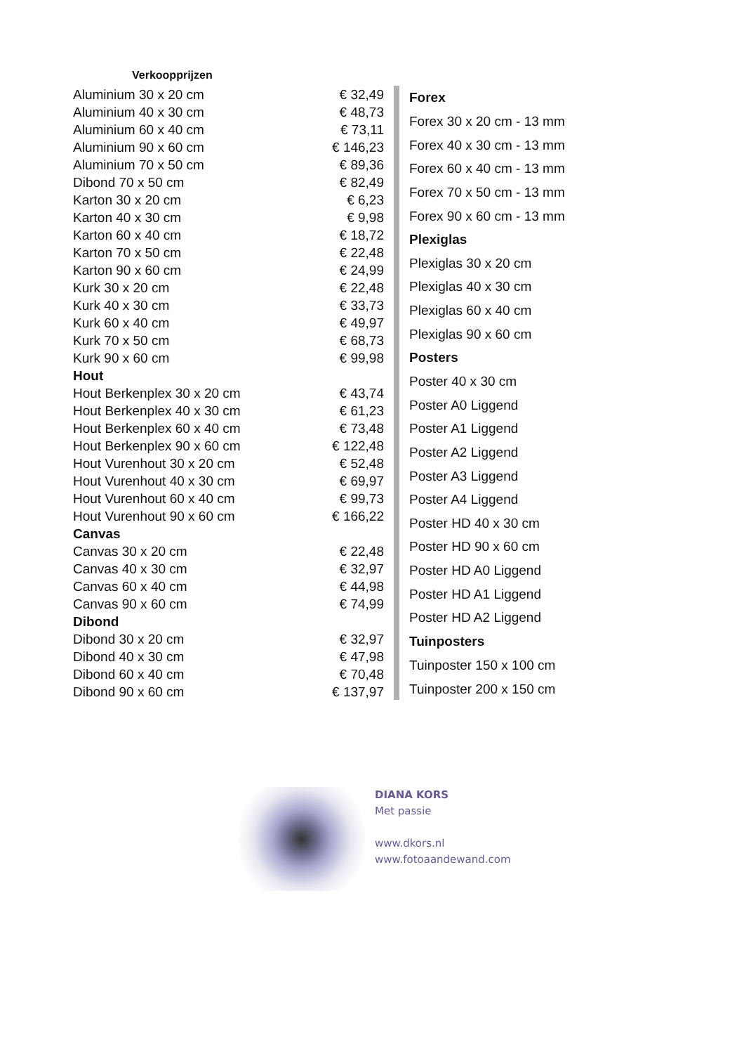Verkoopprijzen
| Aluminium 30 x 20 cm | € 32,49 |
| Aluminium 40 x 30 cm | € 48,73 |
| Aluminium 60 x 40 cm | € 73,11 |
| Aluminium 90 x 60 cm | € 146,23 |
| Aluminium 70 x 50 cm | € 89,36 |
| Dibond 70 x 50 cm | € 82,49 |
| Karton 30 x 20 cm | € 6,23 |
| Karton 40 x 30 cm | € 9,98 |
| Karton 60 x 40 cm | € 18,72 |
| Karton 70 x 50 cm | € 22,48 |
| Karton 90 x 60 cm | € 24,99 |
| Kurk 30 x 20 cm | € 22,48 |
| Kurk 40 x 30 cm | € 33,73 |
| Kurk 60 x 40 cm | € 49,97 |
| Kurk 70 x 50 cm | € 68,73 |
| Kurk 90 x 60 cm | € 99,98 |
| Hout | |
| Hout Berkenplex 30 x 20 cm | € 43,74 |
| Hout Berkenplex 40 x 30 cm | € 61,23 |
| Hout Berkenplex 60 x 40 cm | € 73,48 |
| Hout Berkenplex 90 x 60 cm | € 122,48 |
| Hout Vurenhout 30 x 20 cm | € 52,48 |
| Hout Vurenhout 40 x 30 cm | € 69,97 |
| Hout Vurenhout 60 x 40 cm | € 99,73 |
| Hout Vurenhout 90 x 60 cm | € 166,22 |
| Canvas | |
| Canvas 30 x 20 cm | € 22,48 |
| Canvas 40 x 30 cm | € 32,97 |
| Canvas 60 x 40 cm | € 44,98 |
| Canvas 90 x 60 cm | € 74,99 |
| Dibond | |
| Dibond 30 x 20 cm | € 32,97 |
| Dibond 40 x 30 cm | € 47,98 |
| Dibond 60 x 40 cm | € 70,48 |
| Dibond 90 x 60 cm | € 137,97 |
| Forex |
| Forex 30 x 20 cm - 13 mm |
| Forex 40 x 30 cm - 13 mm |
| Forex 60 x 40 cm - 13 mm |
| Forex 70 x 50 cm - 13 mm |
| Forex 90 x 60 cm - 13 mm |
| Plexiglas |
| Plexiglas 30 x 20 cm |
| Plexiglas 40 x 30 cm |
| Plexiglas 60 x 40 cm |
| Plexiglas 90 x 60 cm |
| Posters |
| Poster 40 x 30 cm |
| Poster A0 Liggend |
| Poster A1 Liggend |
| Poster A2 Liggend |
| Poster A3 Liggend |
| Poster A4 Liggend |
| Poster HD 40 x 30 cm |
| Poster HD 90 x 60 cm |
| Poster HD A0 Liggend |
| Poster HD A1 Liggend |
| Poster HD A2 Liggend |
| Tuinposters |
| Tuinposter 150 x 100 cm |
| Tuinposter 200 x 150 cm |
DIANA KORS
Met passie
www.dkors.nl
www.fotoaandewand.com